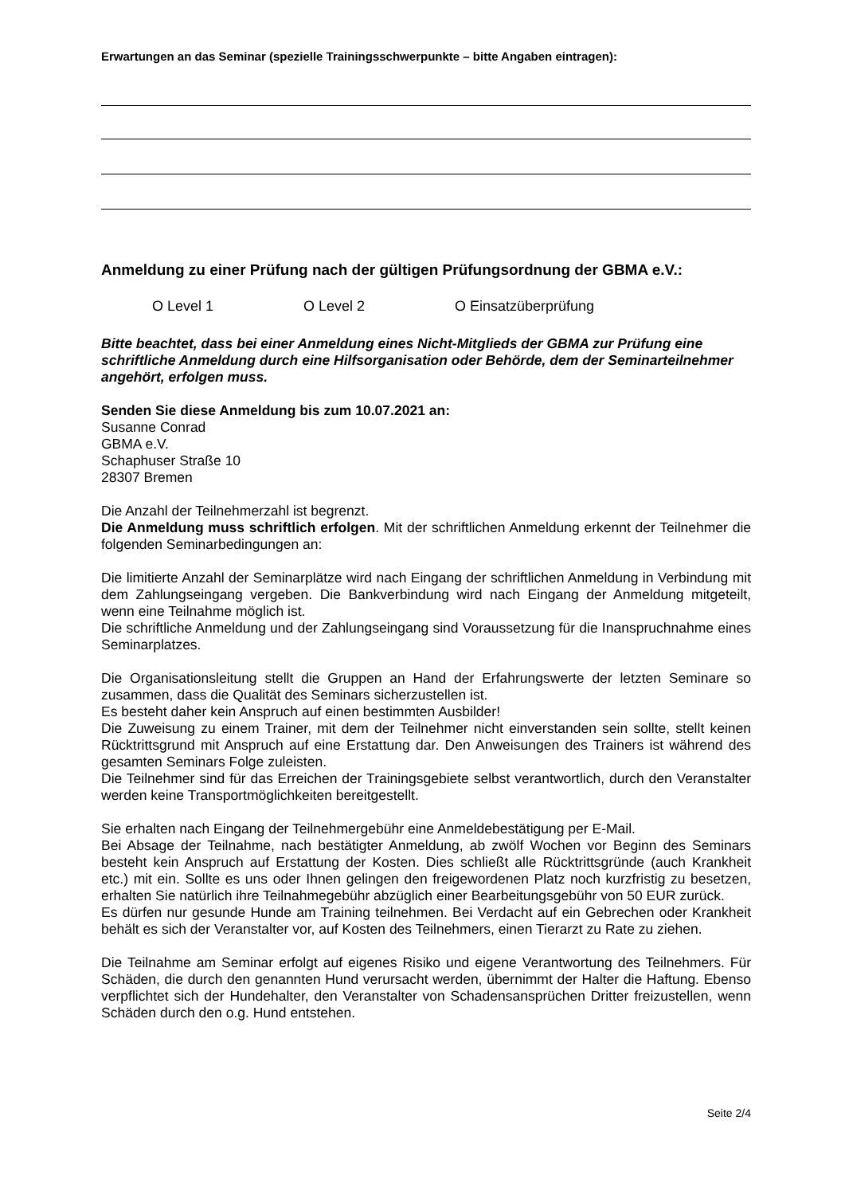Erwartungen an das Seminar (spezielle Trainingsschwerpunkte – bitte Angaben eintragen):
Anmeldung zu einer Prüfung nach der gültigen Prüfungsordnung der GBMA e.V.:
O Level 1 O Level 2 O Einsatzüberprüfung
Bitte beachtet, dass bei einer Anmeldung eines Nicht-Mitglieds der GBMA zur Prüfung eine schriftliche Anmeldung durch eine Hilfsorganisation oder Behörde, dem der Seminarteilnehmer angehört, erfolgen muss.
Senden Sie diese Anmeldung bis zum 10.07.2021 an:
Susanne Conrad
GBMA e.V.
Schaphuser Straße 10
28307 Bremen
Die Anzahl der Teilnehmerzahl ist begrenzt.
Die Anmeldung muss schriftlich erfolgen. Mit der schriftlichen Anmeldung erkennt der Teilnehmer die folgenden Seminarbedingungen an:
Die limitierte Anzahl der Seminarplätze wird nach Eingang der schriftlichen Anmeldung in Verbindung mit dem Zahlungseingang vergeben. Die Bankverbindung wird nach Eingang der Anmeldung mitgeteilt, wenn eine Teilnahme möglich ist.
Die schriftliche Anmeldung und der Zahlungseingang sind Voraussetzung für die Inanspruchnahme eines Seminarplatzes.
Die Organisationsleitung stellt die Gruppen an Hand der Erfahrungswerte der letzten Seminare so zusammen, dass die Qualität des Seminars sicherzustellen ist.
Es besteht daher kein Anspruch auf einen bestimmten Ausbilder!
Die Zuweisung zu einem Trainer, mit dem der Teilnehmer nicht einverstanden sein sollte, stellt keinen Rücktrittsgrund mit Anspruch auf eine Erstattung dar. Den Anweisungen des Trainers ist während des gesamten Seminars Folge zuleisten.
Die Teilnehmer sind für das Erreichen der Trainingsgebiete selbst verantwortlich, durch den Veranstalter werden keine Transportmöglichkeiten bereitgestellt.
Sie erhalten nach Eingang der Teilnehmergebühr eine Anmeldebestätigung per E-Mail.
Bei Absage der Teilnahme, nach bestätigter Anmeldung, ab zwölf Wochen vor Beginn des Seminars besteht kein Anspruch auf Erstattung der Kosten. Dies schließt alle Rücktrittsgründe (auch Krankheit etc.) mit ein. Sollte es uns oder Ihnen gelingen den freigewordenen Platz noch kurzfristig zu besetzen, erhalten Sie natürlich ihre Teilnahmegebühr abzüglich einer Bearbeitungsgebühr von 50 EUR zurück.
Es dürfen nur gesunde Hunde am Training teilnehmen. Bei Verdacht auf ein Gebrechen oder Krankheit behält es sich der Veranstalter vor, auf Kosten des Teilnehmers, einen Tierarzt zu Rate zu ziehen.
Die Teilnahme am Seminar erfolgt auf eigenes Risiko und eigene Verantwortung des Teilnehmers. Für Schäden, die durch den genannten Hund verursacht werden, übernimmt der Halter die Haftung. Ebenso verpflichtet sich der Hundehalter, den Veranstalter von Schadensansprüchen Dritter freizustellen, wenn Schäden durch den o.g. Hund entstehen.
Seite 2/4